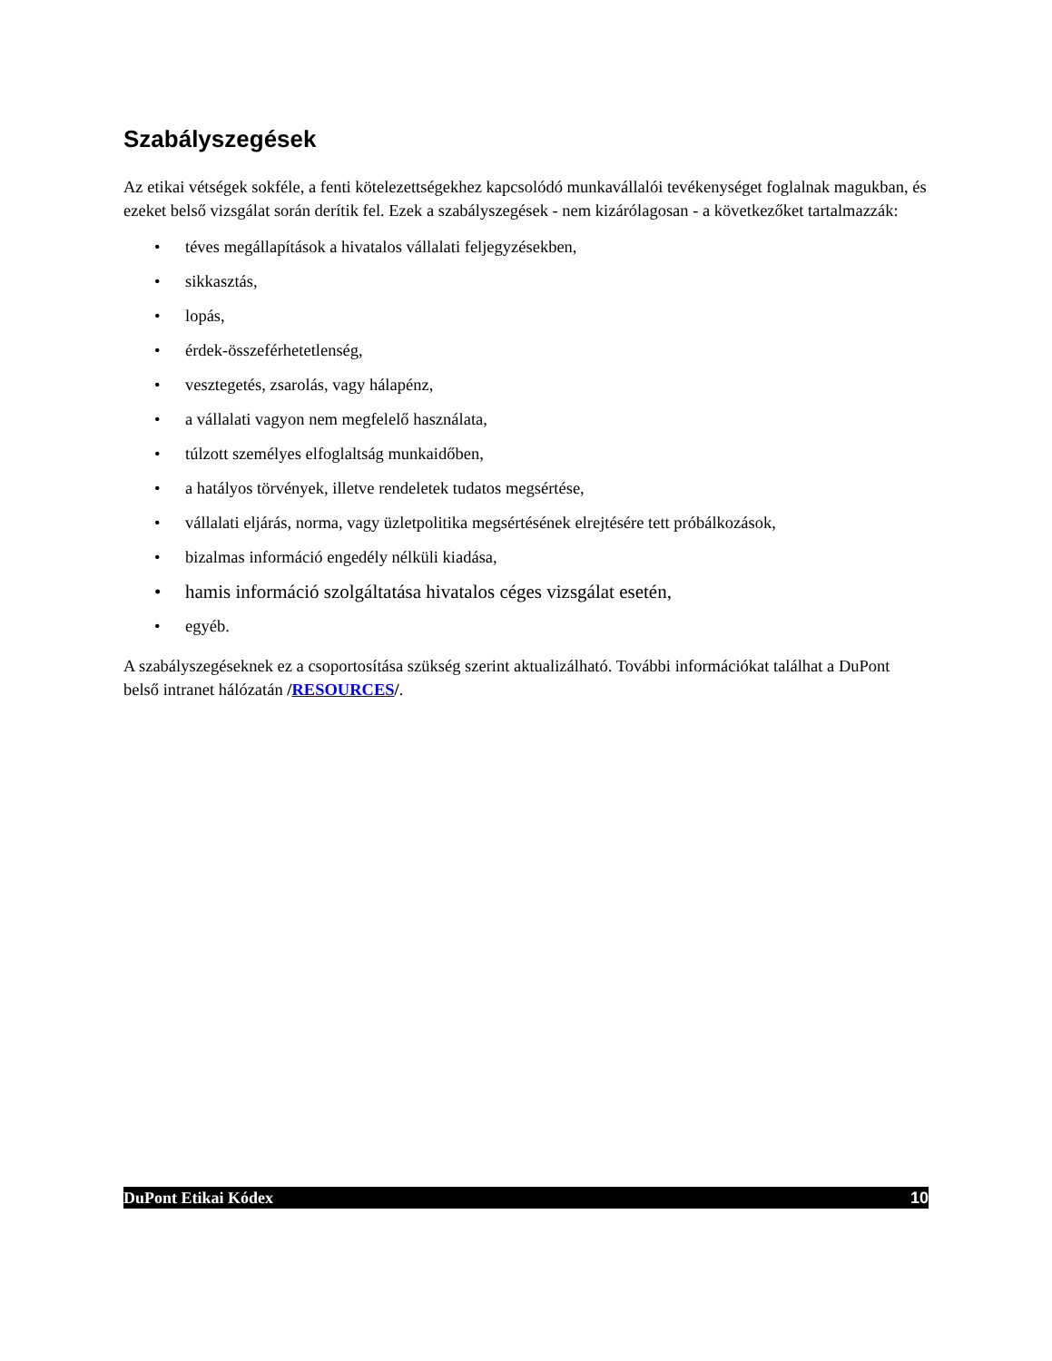Szabályszegések
Az etikai vétségek sokféle, a fenti kötelezettségekhez kapcsolódó munkavállalói tevékenységet foglalnak magukban, és ezeket belső vizsgálat során derítik fel. Ezek a szabályszegések - nem kizárólagosan - a következőket tartalmazzák:
• téves megállapítások a hivatalos vállalati feljegyzésekben,
• sikkasztás,
• lopás,
• érdek-összeférhetetlenség,
• vesztegetés, zsarolás, vagy hálapénz,
• a vállalati vagyon nem megfelelő használata,
• túlzott személyes elfoglaltság munkaidőben,
• a hatályos törvények, illetve rendeletek tudatos megsértése,
• vállalati eljárás, norma, vagy üzletpolitika megsértésének elrejtésére tett próbálkozások,
• bizalmas információ engedély nélküli kiadása,
• hamis információ szolgáltatása hivatalos céges vizsgálat esetén,
• egyéb.
A szabályszegéseknek ez a csoportosítása szükség szerint aktualizálható. További információkat találhat a DuPont belső intranet hálózatán /RESOURCES/.
DuPont Etikai Kódex 10